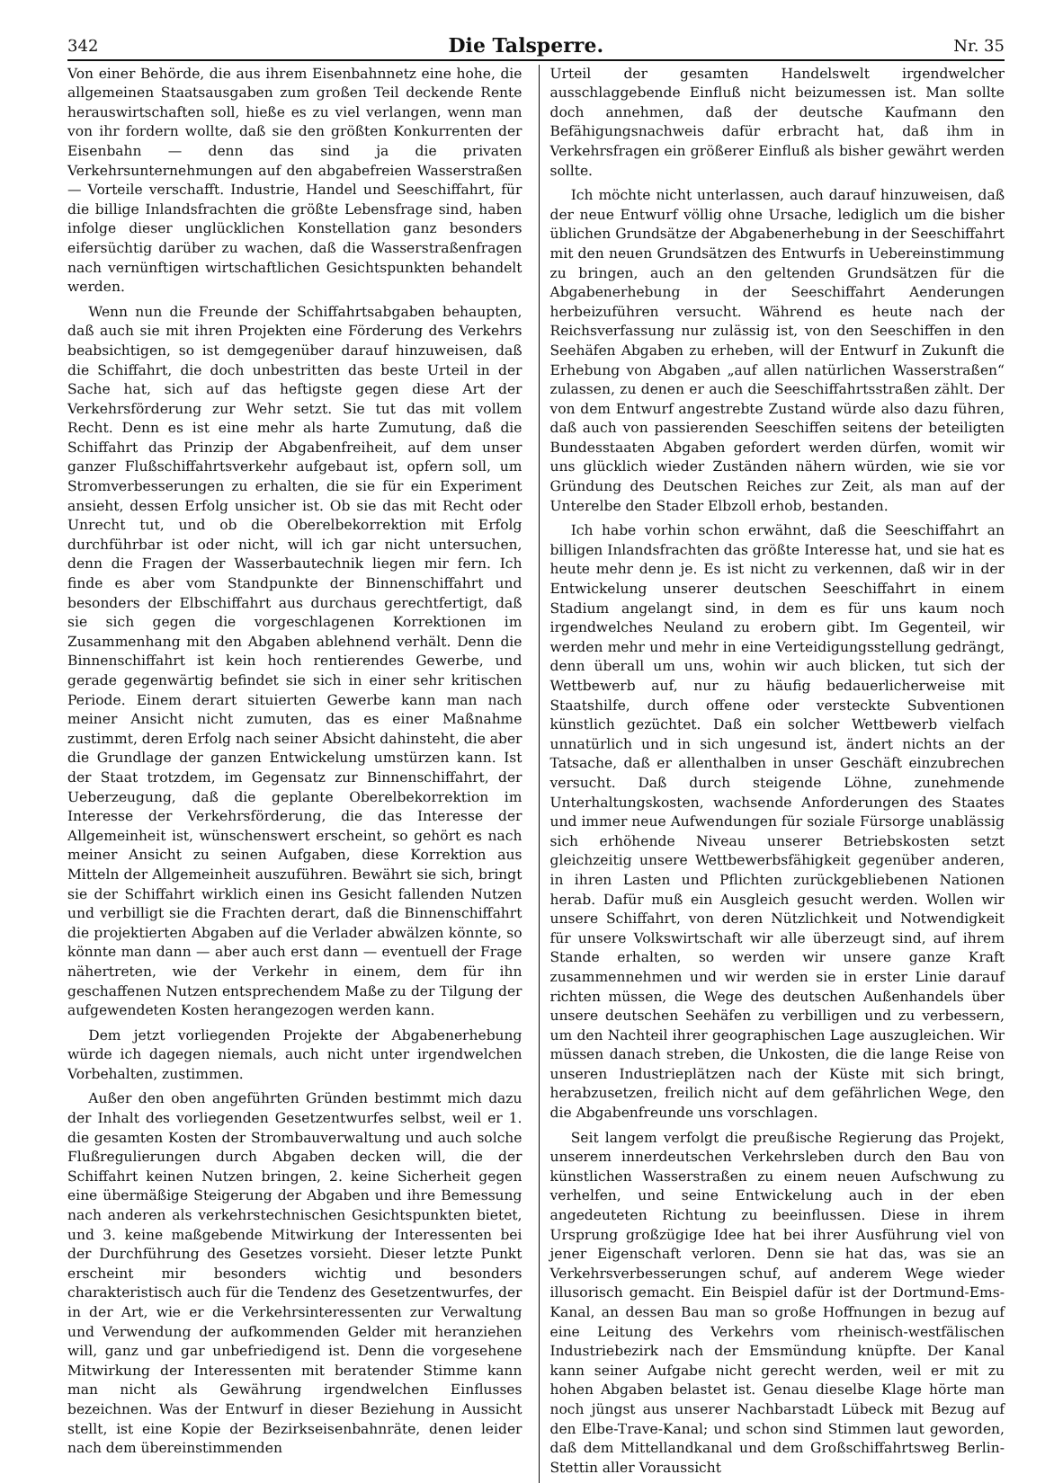342 Die Talsperre. Nr. 35
Von einer Behörde, die aus ihrem Eisenbahnnetz eine hohe, die allgemeinen Staatsausgaben zum großen Teil deckende Rente herauswirtschaften soll, hieße es zu viel verlangen, wenn man von ihr fordern wollte, daß sie den größten Konkurrenten der Eisenbahn — denn das sind ja die privaten Verkehrsunternehmungen auf den abgabefreien Wasserstraßen — Vorteile verschafft. Industrie, Handel und Seeschiffahrt, für die billige Inlandsfrachten die größte Lebensfrage sind, haben infolge dieser unglücklichen Konstellation ganz besonders eifersüchtig darüber zu wachen, daß die Wasserstraßenfragen nach vernünftigen wirtschaftlichen Gesichtspunkten behandelt werden.
Wenn nun die Freunde der Schiffahrtsabgaben behaupten, daß auch sie mit ihren Projekten eine Förderung des Verkehrs beabsichtigen, so ist demgegenüber darauf hinzuweisen, daß die Schiffahrt, die doch unbestritten das beste Urteil in der Sache hat, sich auf das heftigste gegen diese Art der Verkehrsförderung zur Wehr setzt. Sie tut das mit vollem Recht. Denn es ist eine mehr als harte Zumutung, daß die Schiffahrt das Prinzip der Abgabenfreiheit, auf dem unser ganzer Flußschiffahrtsverkehr aufgebaut ist, opfern soll, um Stromverbesserungen zu erhalten, die sie für ein Experiment ansieht, dessen Erfolg unsicher ist. Ob sie das mit Recht oder Unrecht tut, und ob die Oberelbekorrektion mit Erfolg durchführbar ist oder nicht, will ich gar nicht untersuchen, denn die Fragen der Wasserbautechnik liegen mir fern. Ich finde es aber vom Standpunkte der Binnenschiffahrt und besonders der Elbschiffahrt aus durchaus gerechtfertigt, daß sie sich gegen die vorgeschlagenen Korrektionen im Zusammenhang mit den Abgaben ablehnend verhält. Denn die Binnenschiffahrt ist kein hoch rentierendes Gewerbe, und gerade gegenwärtig befindet sie sich in einer sehr kritischen Periode. Einem derart situierten Gewerbe kann man nach meiner Ansicht nicht zumuten, das es einer Maßnahme zustimmt, deren Erfolg nach seiner Absicht dahinsteht, die aber die Grundlage der ganzen Entwickelung umstürzen kann. Ist der Staat trotzdem, im Gegensatz zur Binnenschiffahrt, der Ueberzeugung, daß die geplante Oberelbekorrektion im Interesse der Verkehrsförderung, die das Interesse der Allgemeinheit ist, wünschenswert erscheint, so gehört es nach meiner Ansicht zu seinen Aufgaben, diese Korrektion aus Mitteln der Allgemeinheit auszuführen. Bewährt sie sich, bringt sie der Schiffahrt wirklich einen ins Gesicht fallenden Nutzen und verbilligt sie die Frachten derart, daß die Binnenschiffahrt die projektierten Abgaben auf die Verlader abwälzen könnte, so könnte man dann — aber auch erst dann — eventuell der Frage nähertreten, wie der Verkehr in einem, dem für ihn geschaffenen Nutzen entsprechendem Maße zu der Tilgung der aufgewendeten Kosten herangezogen werden kann.
Dem jetzt vorliegenden Projekte der Abgabenerhebung würde ich dagegen niemals, auch nicht unter irgendwelchen Vorbehalten, zustimmen.
Außer den oben angeführten Gründen bestimmt mich dazu der Inhalt des vorliegenden Gesetzentwurfes selbst, weil er 1. die gesamten Kosten der Strombauverwaltung und auch solche Flußregulierungen durch Abgaben decken will, die der Schiffahrt keinen Nutzen bringen, 2. keine Sicherheit gegen eine übermäßige Steigerung der Abgaben und ihre Bemessung nach anderen als verkehrstechnischen Gesichtspunkten bietet, und 3. keine maßgebende Mitwirkung der Interessenten bei der Durchführung des Gesetzes vorsieht. Dieser letzte Punkt erscheint mir besonders wichtig und besonders charakteristisch auch für die Tendenz des Gesetzentwurfes, der in der Art, wie er die Verkehrsinteressenten zur Verwaltung und Verwendung der aufkommenden Gelder mit heranziehen will, ganz und gar unbefriedigend ist. Denn die vorgesehene Mitwirkung der Interessenten mit beratender Stimme kann man nicht als Gewährung irgendwelchen Einflusses bezeichnen. Was der Entwurf in dieser Beziehung in Aussicht stellt, ist eine Kopie der Bezirkseisenbahnräte, denen leider nach dem übereinstimmenden
Urteil der gesamten Handelswelt irgendwelcher ausschlaggebende Einfluß nicht beizumessen ist. Man sollte doch annehmen, daß der deutsche Kaufmann den Befähigungsnachweis dafür erbracht hat, daß ihm in Verkehrsfragen ein größerer Einfluß als bisher gewährt werden sollte.
Ich möchte nicht unterlassen, auch darauf hinzuweisen, daß der neue Entwurf völlig ohne Ursache, lediglich um die bisher üblichen Grundsätze der Abgabenerhebung in der Seeschiffahrt mit den neuen Grundsätzen des Entwurfs in Uebereinstimmung zu bringen, auch an den geltenden Grundsätzen für die Abgabenerhebung in der Seeschiffahrt Aenderungen herbeizuführen versucht. Während es heute nach der Reichsverfassung nur zulässig ist, von den Seeschiffen in den Seehäfen Abgaben zu erheben, will der Entwurf in Zukunft die Erhebung von Abgaben „auf allen natürlichen Wasserstraßen“ zulassen, zu denen er auch die Seeschiffahrtsstraßen zählt. Der von dem Entwurf angestrebte Zustand würde also dazu führen, daß auch von passierenden Seeschiffen seitens der beteiligten Bundesstaaten Abgaben gefordert werden dürfen, womit wir uns glücklich wieder Zuständen nähern würden, wie sie vor Gründung des Deutschen Reiches zur Zeit, als man auf der Unterelbe den Stader Elbzoll erhob, bestanden.
Ich habe vorhin schon erwähnt, daß die Seeschiffahrt an billigen Inlandsfrachten das größte Interesse hat, und sie hat es heute mehr denn je. Es ist nicht zu verkennen, daß wir in der Entwickelung unserer deutschen Seeschiffahrt in einem Stadium angelangt sind, in dem es für uns kaum noch irgendwelches Neuland zu erobern gibt. Im Gegenteil, wir werden mehr und mehr in eine Verteidigungsstellung gedrängt, denn überall um uns, wohin wir auch blicken, tut sich der Wettbewerb auf, nur zu häufig bedauerlicherweise mit Staatshilfe, durch offene oder versteckte Subventionen künstlich gezüchtet. Daß ein solcher Wettbewerb vielfach unnatürlich und in sich ungesund ist, ändert nichts an der Tatsache, daß er allenthalben in unser Geschäft einzubrechen versucht. Daß durch steigende Löhne, zunehmende Unterhaltungskosten, wachsende Anforderungen des Staates und immer neue Aufwendungen für soziale Fürsorge unablässig sich erhöhende Niveau unserer Betriebskosten setzt gleichzeitig unsere Wettbewerbsfähigkeit gegenüber anderen, in ihren Lasten und Pflichten zurückgebliebenen Nationen herab. Dafür muß ein Ausgleich gesucht werden. Wollen wir unsere Schiffahrt, von deren Nützlichkeit und Notwendigkeit für unsere Volkswirtschaft wir alle überzeugt sind, auf ihrem Stande erhalten, so werden wir unsere ganze Kraft zusammennehmen und wir werden sie in erster Linie darauf richten müssen, die Wege des deutschen Außenhandels über unsere deutschen Seehäfen zu verbilligen und zu verbessern, um den Nachteil ihrer geographischen Lage auszugleichen. Wir müssen danach streben, die Unkosten, die die lange Reise von unseren Industrieplätzen nach der Küste mit sich bringt, herabzusetzen, freilich nicht auf dem gefährlichen Wege, den die Abgabenfreunde uns vorschlagen.
Seit langem verfolgt die preußische Regierung das Projekt, unserem innerdeutschen Verkehrsleben durch den Bau von künstlichen Wasserstraßen zu einem neuen Aufschwung zu verhelfen, und seine Entwickelung auch in der eben angedeuteten Richtung zu beeinflussen. Diese in ihrem Ursprung großzügige Idee hat bei ihrer Ausführung viel von jener Eigenschaft verloren. Denn sie hat das, was sie an Verkehrsverbesserungen schuf, auf anderem Wege wieder illusorisch gemacht. Ein Beispiel dafür ist der Dortmund-Ems-Kanal, an dessen Bau man so große Hoffnungen in bezug auf eine Leitung des Verkehrs vom rheinisch-westfälischen Industriebezirk nach der Emsmündung knüpfte. Der Kanal kann seiner Aufgabe nicht gerecht werden, weil er mit zu hohen Abgaben belastet ist. Genau dieselbe Klage hörte man noch jüngst aus unserer Nachbarstadt Lübeck mit Bezug auf den Elbe-Trave-Kanal; und schon sind Stimmen laut geworden, daß dem Mittellandkanal und dem Großschiffahrtsweg Berlin-Stettin aller Voraussicht